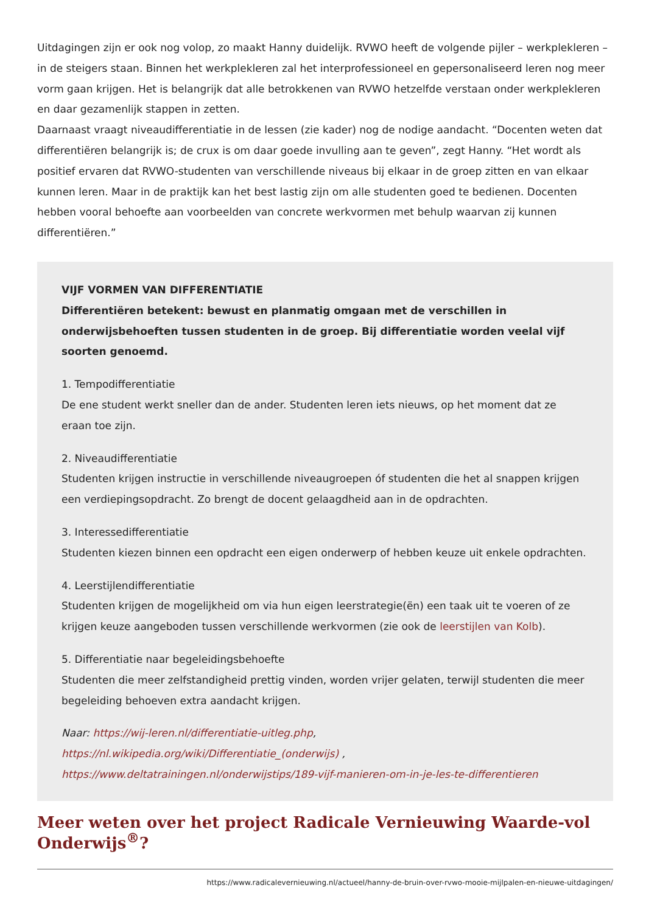Uitdagingen zijn er ook nog volop, zo maakt Hanny duidelijk. RVWO heeft de volgende pijler – werkplekleren – in de steigers staan. Binnen het werkplekleren zal het interprofessioneel en gepersonaliseerd leren nog meer vorm gaan krijgen. Het is belangrijk dat alle betrokkenen van RVWO hetzelfde verstaan onder werkplekleren en daar gezamenlijk stappen in zetten.
Daarnaast vraagt niveaudifferentiatie in de lessen (zie kader) nog de nodige aandacht. “Docenten weten dat differentiëren belangrijk is; de crux is om daar goede invulling aan te geven”, zegt Hanny. “Het wordt als positief ervaren dat RVWO-studenten van verschillende niveaus bij elkaar in de groep zitten en van elkaar kunnen leren. Maar in de praktijk kan het best lastig zijn om alle studenten goed te bedienen. Docenten hebben vooral behoefte aan voorbeelden van concrete werkvormen met behulp waarvan zij kunnen differentiëren.”
VIJF VORMEN VAN DIFFERENTIATIE
Differentiëren betekent: bewust en planmatig omgaan met de verschillen in onderwijsbehoeften tussen studenten in de groep. Bij differentiatie worden veelal vijf soorten genoemd.
1. Tempodifferentiatie
De ene student werkt sneller dan de ander. Studenten leren iets nieuws, op het moment dat ze eraan toe zijn.
2. Niveaudifferentiatie
Studenten krijgen instructie in verschillende niveaugroepen óf studenten die het al snappen krijgen een verdiepingsopdracht. Zo brengt de docent gelaagdheid aan in de opdrachten.
3. Interessedifferentiatie
Studenten kiezen binnen een opdracht een eigen onderwerp of hebben keuze uit enkele opdrachten.
4. Leerstijlendifferentiatie
Studenten krijgen de mogelijkheid om via hun eigen leerstrategie(ën) een taak uit te voeren of ze krijgen keuze aangeboden tussen verschillende werkvormen (zie ook de leerstijlen van Kolb).
5. Differentiatie naar begeleidingsbehoefte
Studenten die meer zelfstandigheid prettig vinden, worden vrijer gelaten, terwijl studenten die meer begeleiding behoeven extra aandacht krijgen.
Naar: https://wij-leren.nl/differentiatie-uitleg.php, https://nl.wikipedia.org/wiki/Differentiatie_(onderwijs) , https://www.deltatrainingen.nl/onderwijstips/189-vijf-manieren-om-in-je-les-te-differentieren
Meer weten over het project Radicale Vernieuwing Waarde-vol Onderwijs<sup>®</sup>?
https://www.radicalevernieuwing.nl/actueel/hanny-de-bruin-over-rvwo-mooie-mijlpalen-en-nieuwe-uitdagingen/